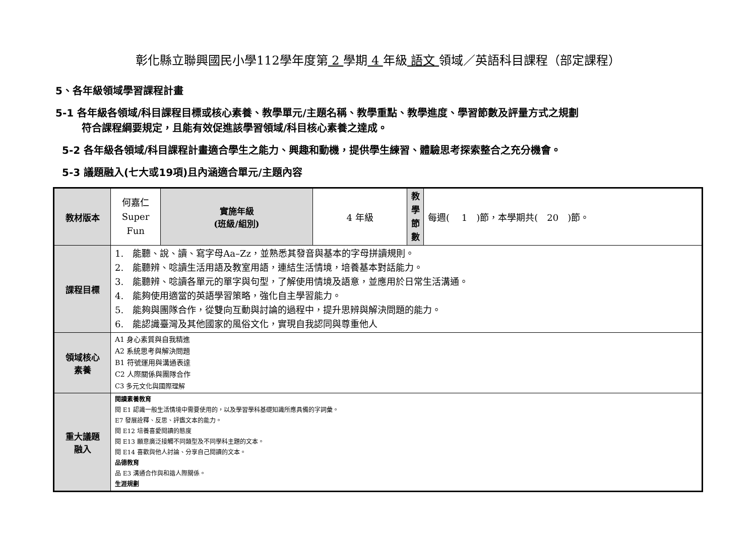彰化縣立聯興國民小學112學年度第 2 學期 4 年級 語文 領域／英語科目課程（部定課程）
5、各年級領域學習課程計畫
5-1 各年級各領域/科目課程目標或核心素養、教學單元/主題名稱、教學重點、教學進度、學習節數及評量方式之規劃
符合課程綱要規定，且能有效促進該學習領域/科目核心素養之達成。
5-2 各年級各領域/科目課程計畫適合學生之能力、興趣和動機，提供學生練習、體驗思考探索整合之充分機會。
5-3 議題融入(七大或19項)且內涵適合單元/主題內容
| 教材版本 | 何嘉仁 Super Fun | 實施年級 (班級/組別) | 4 年級 | 教 學 節 數 | 每週( 1 )節，本學期共( 20 )節。 |
| 課程目標 | 1. 能聽、說、讀、寫字母Aa–Zz，並熟悉其發音與基本的字母拼讀規則。 2. 能聽辨、唸讀生活用語及教室用語，連結生活情境，培養基本對話能力。 3. 能聽辨、唸讀各單元的單字與句型，了解使用情境及語意，並應用於日常生活溝通。 4. 能夠使用適當的英語學習策略，強化自主學習能力。 5. 能夠與團隊合作，從雙向互動與討論的過程中，提升思辨與解決問題的能力。 6. 能認識臺灣及其他國家的風俗文化，實現自我認同與尊重他人 | | | | |
| 領域核心 素養 | A1 身心素質與自我精進 A2 系統思考與解決問題 B1 符號運用與溝通表達 C2 人際關係與團隊合作 C3 多元文化與國際理解 | | | | |
| 重大議題 融入 | 閱讀素養教育 閱 E1 認識一般生活情境中需要使用的，以及學習學科基礎知識所應具備的字詞彙。 E7 發展詮釋、反思、評鑑文本的能力。 閱 E12 培養喜愛閱讀的態度 閱 E13 願意廣泛接觸不同類型及不同學科主題的文本。 閱 E14 喜歡與他人討論、分享自己閱讀的文本。 品德教育 品 E3 溝通合作與和諧人際關係。 生涯規劃 | | | | |